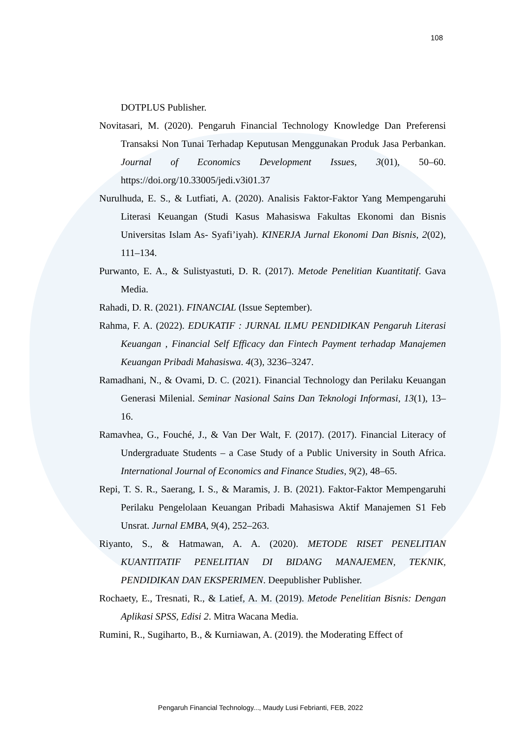108
DOTPLUS Publisher.
Novitasari, M. (2020). Pengaruh Financial Technology Knowledge Dan Preferensi Transaksi Non Tunai Terhadap Keputusan Menggunakan Produk Jasa Perbankan. Journal of Economics Development Issues, 3(01), 50–60. https://doi.org/10.33005/jedi.v3i01.37
Nurulhuda, E. S., & Lutfiati, A. (2020). Analisis Faktor-Faktor Yang Mempengaruhi Literasi Keuangan (Studi Kasus Mahasiswa Fakultas Ekonomi dan Bisnis Universitas Islam As- Syafi’iyah). KINERJA Jurnal Ekonomi Dan Bisnis, 2(02), 111–134.
Purwanto, E. A., & Sulistyastuti, D. R. (2017). Metode Penelitian Kuantitatif. Gava Media.
Rahadi, D. R. (2021). FINANCIAL (Issue September).
Rahma, F. A. (2022). EDUKATIF : JURNAL ILMU PENDIDIKAN Pengaruh Literasi Keuangan , Financial Self Efficacy dan Fintech Payment terhadap Manajemen Keuangan Pribadi Mahasiswa. 4(3), 3236–3247.
Ramadhani, N., & Ovami, D. C. (2021). Financial Technology dan Perilaku Keuangan Generasi Milenial. Seminar Nasional Sains Dan Teknologi Informasi, 13(1), 13–16.
Ramavhea, G., Fouché, J., & Van Der Walt, F. (2017). (2017). Financial Literacy of Undergraduate Students – a Case Study of a Public University in South Africa. International Journal of Economics and Finance Studies, 9(2), 48–65.
Repi, T. S. R., Saerang, I. S., & Maramis, J. B. (2021). Faktor-Faktor Mempengaruhi Perilaku Pengelolaan Keuangan Pribadi Mahasiswa Aktif Manajemen S1 Feb Unsrat. Jurnal EMBA, 9(4), 252–263.
Riyanto, S., & Hatmawan, A. A. (2020). METODE RISET PENELITIAN KUANTITATIF PENELITIAN DI BIDANG MANAJEMEN, TEKNIK, PENDIDIKAN DAN EKSPERIMEN. Deepublisher Publisher.
Rochaety, E., Tresnati, R., & Latief, A. M. (2019). Metode Penelitian Bisnis: Dengan Aplikasi SPSS, Edisi 2. Mitra Wacana Media.
Rumini, R., Sugiharto, B., & Kurniawan, A. (2019). the Moderating Effect of
Pengaruh Financial Technology..., Maudy Lusi Febrianti, FEB, 2022